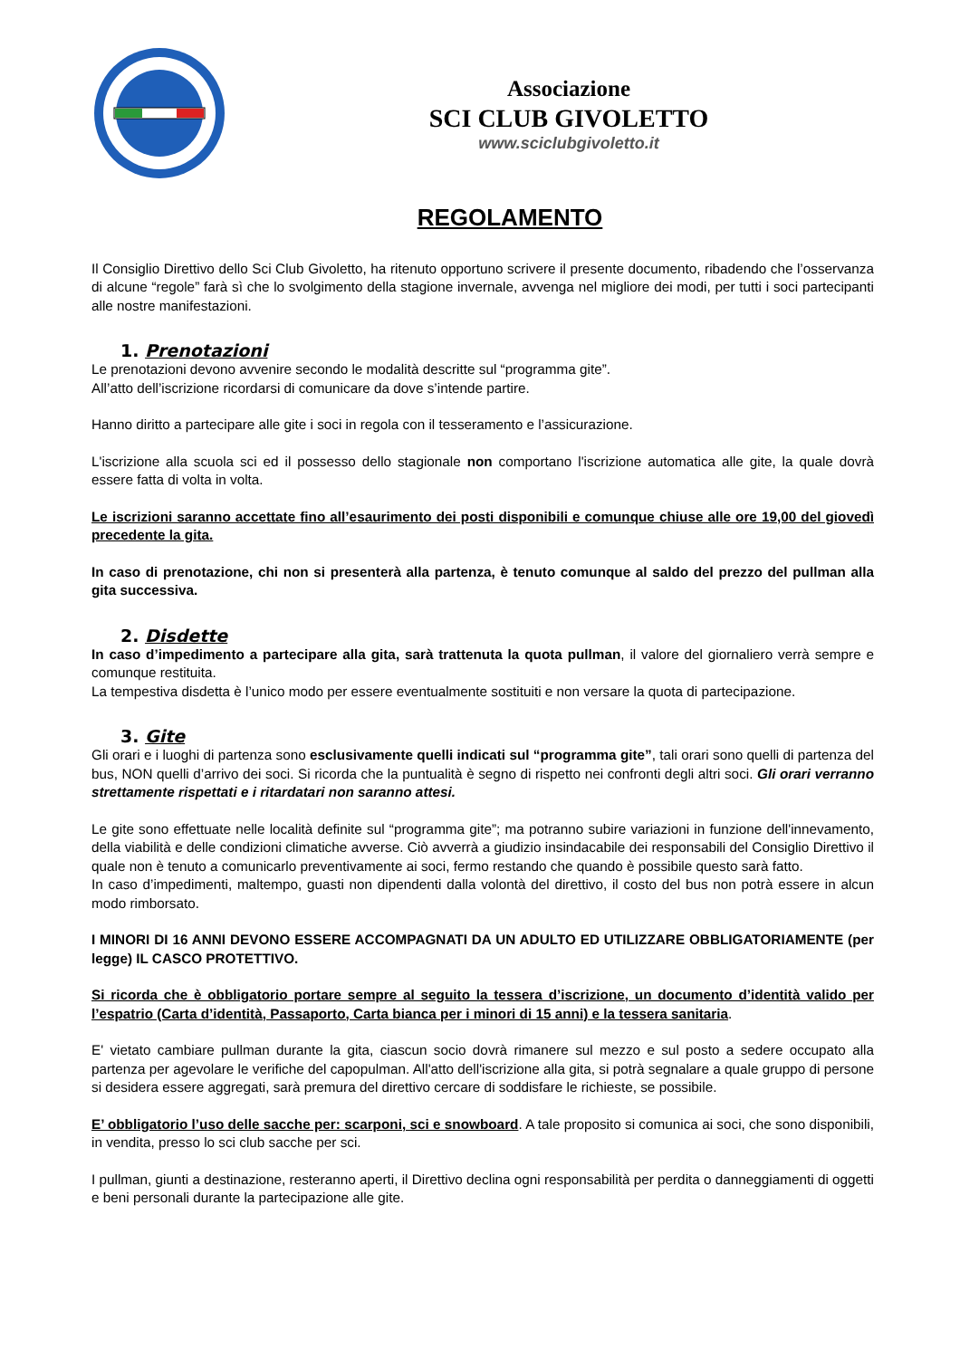Associazione
SCI CLUB GIVOLETTO
www.sciclubgivoletto.it
REGOLAMENTO
Il Consiglio Direttivo dello Sci Club Givoletto, ha ritenuto opportuno scrivere il presente documento, ribadendo che l’osservanza di alcune “regole” farà sì che lo svolgimento della stagione invernale, avvenga nel migliore dei modi, per tutti i soci partecipanti alle nostre manifestazioni.
1. Prenotazioni
Le prenotazioni devono avvenire secondo le modalità descritte sul “programma gite”.
All’atto dell’iscrizione ricordarsi di comunicare da dove s’intende partire.
Hanno diritto a partecipare alle gite i soci in regola con il tesseramento e l’assicurazione.
L'iscrizione alla scuola sci ed il possesso dello stagionale non comportano l'iscrizione automatica alle gite, la quale dovrà essere fatta di volta in volta.
Le iscrizioni saranno accettate fino all’esaurimento dei posti disponibili e comunque chiuse alle ore 19,00 del giovedì precedente la gita.
In caso di prenotazione, chi non si presenterà alla partenza, è tenuto comunque al saldo del prezzo del pullman alla gita successiva.
2. Disdette
In caso d’impedimento a partecipare alla gita, sarà trattenuta la quota pullman, il valore del giornaliero verrà sempre e comunque restituita.
La tempestiva disdetta è l’unico modo per essere eventualmente sostituiti e non versare la quota di partecipazione.
3. Gite
Gli orari e i luoghi di partenza sono esclusivamente quelli indicati sul “programma gite”, tali orari sono quelli di partenza del bus, NON quelli d’arrivo dei soci. Si ricorda che la puntualità è segno di rispetto nei confronti degli altri soci. Gli orari verranno strettamente rispettati e i ritardatari non saranno attesi.
Le gite sono effettuate nelle località definite sul “programma gite”; ma potranno subire variazioni in funzione dell'innevamento, della viabilità e delle condizioni climatiche avverse. Ciò avverrà a giudizio insindacabile dei responsabili del Consiglio Direttivo il quale non è tenuto a comunicarlo preventivamente ai soci, fermo restando che quando è possibile questo sarà fatto.
In caso d’impedimenti, maltempo, guasti non dipendenti dalla volontà del direttivo, il costo del bus non potrà essere in alcun modo rimborsato.
I MINORI DI 16 ANNI DEVONO ESSERE ACCOMPAGNATI DA UN ADULTO ED UTILIZZARE OBBLIGATORIAMENTE (per legge) IL CASCO PROTETTIVO.
Si ricorda che è obbligatorio portare sempre al seguito la tessera d’iscrizione, un documento d’identità valido per l’espatrio (Carta d’identità, Passaporto, Carta bianca per i minori di 15 anni) e la tessera sanitaria.
E' vietato cambiare pullman durante la gita, ciascun socio dovrà rimanere sul mezzo e sul posto a sedere occupato alla partenza per agevolare le verifiche del capopulman. All'atto dell'iscrizione alla gita, si potrà segnalare a quale gruppo di persone si desidera essere aggregati, sarà premura del direttivo cercare di soddisfare le richieste, se possibile.
E’ obbligatorio l’uso delle sacche per: scarponi, sci e snowboard. A tale proposito si comunica ai soci, che sono disponibili, in vendita, presso lo sci club sacche per sci.
I pullman, giunti a destinazione, resteranno aperti, il Direttivo declina ogni responsabilità per perdita o danneggiamenti di oggetti e beni personali durante la partecipazione alle gite.